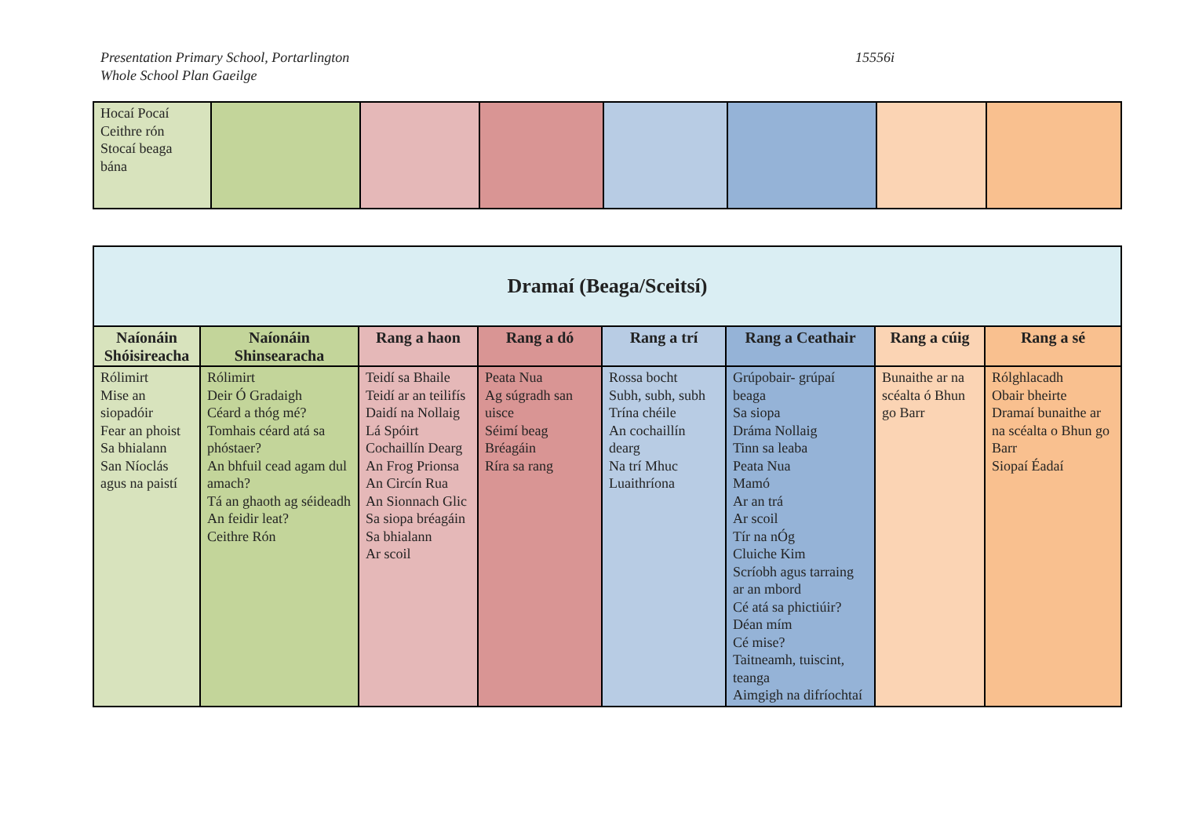Presentation Primary School, Portarlington
Whole School Plan Gaeilge
15556i
| Hocaí Pocaí Ceithre rón Stocaí beaga bána | | | | | | | |
| Dramaí (Beaga/Sceitsí) | | | | | | | |
| Naíonáin Shóisireacha | Naíonáin Shinsearacha | Rang a haon | Rang a dó | Rang a trí | Rang a Ceathair | Rang a cúig | Rang a sé |
| Rólimirt Mise an siopadóir Fear an phoist Sa bhialann San Níoclás agus na paistí | Rólimirt Deir Ó Gradaigh Céard a thóg mé? Tomhais céard atá sa phóstaer? An bhfuil cead agam dul amach? Tá an ghaoth ag séideadh An feidir leat? Ceithre Rón | Teidí sa Bhaile Teidí ar an teilifís Daidí na Nollaig Lá Spóirt Cochaillín Dearg An Frog Prionsa An Circín Rua An Sionnach Glic Sa siopa bréagáin Sa bhialann Ar scoil | Peata Nua Ag súgradh san uisce Séimí beag Bréagáin Ríra sa rang | Rossa bocht Subh, subh, subh Trína chéile An cochaillín dearg Na trí Mhuc Luaithríona | Grúpobair- grúpaí beaga Sa siopa Dráma Nollaig Tinn sa leaba Peata Nua Mamó Ar an trá Ar scoil Tír na nÓg Cluiche Kim Scríobh agus tarraing ar an mbord Cé atá sa phictiúir? Déan mím Cé mise? Taitneamh, tuiscint, teanga Aimgigh na difríochtaí | Bunaithe ar na scéalta ó Bhun go Barr | Rólghlacadh Obair bheirte Dramaí bunaithe ar na scéalta o Bhun go Barr Siopaí Éadaí |